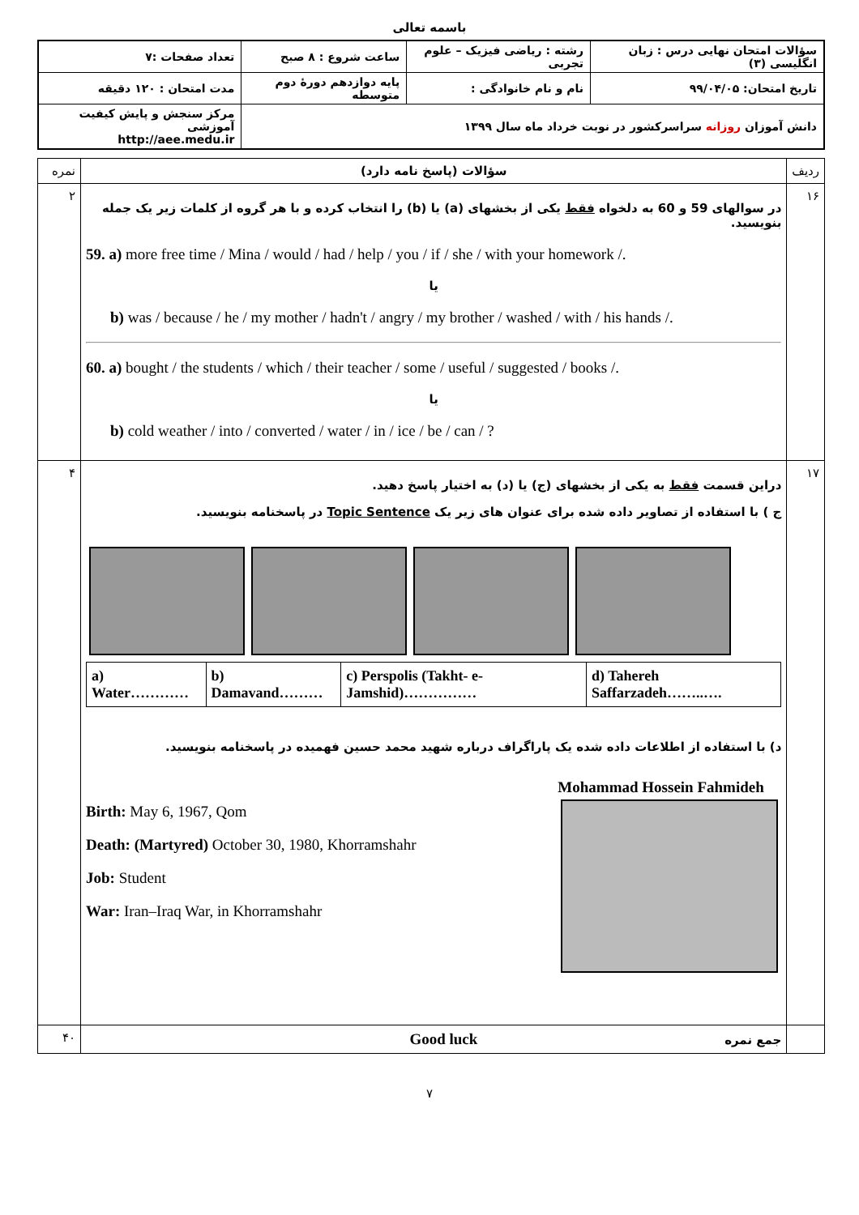باسمه تعالی
| سؤالات امتحان نهایی درس : زبان انگلیسی (۳) | رشته : ریاضی فیزیک – علوم تجربی | ساعت شروع : ۸ صبح | تعداد صفحات :۷ |
| تاریخ امتحان: ۹۹/۰۴/۰۵ | نام و نام خانوادگی : | پایه دوازدهم دورهٔ دوم متوسطه | مدت امتحان : ۱۲۰ دقیقه |
| دانش آموزان روزانه سراسرکشور در نوبت خرداد ماه سال ۱۳۹۹ | | | مرکز سنجش و پایش کیفیت آموزشی http://aee.medu.ir |
| ردیف | سؤالات (پاسخ نامه دارد) | نمره |
| ۱۶ | در سوالهای 59 و 60 به دلخواه فقط یکی از بخشهای (a) یا (b) را انتخاب کرده و با هر گروه از کلمات زیر یک جمله بنویسید. 59. a) more free time / Mina / would / had / help / you / if / she / with your homework /. یا b) was / because / he / my mother / hadn't / angry / my brother / washed / with / his hands /. 60. a) bought / the students / which / their teacher / some / useful / suggested / books /. یا b) cold weather / into / converted / water / in / ice / be / can / ? | ۲ |
| ۱۷ | دراین قسمت فقط به یکی از بخشهای (ج) یا (د) به اختیار پاسخ دهید. ج ) با استفاده از تصاویر داده شده برای عنوان های زیر یک Topic Sentence در پاسخنامه بنویسید. / a) Water………… / b) Damavand……… / c) Perspolis (Takht- e-Jamshid)…………… / d) Tahereh Saffarzadeh……..…. / د) با استفاده از اطلاعات داده شده یک پاراگراف درباره شهید محمد حسین فهمیده در پاسخنامه بنویسید. Birth: May 6, 1967, Qom Death: (Martyred) October 30, 1980, Khorramshahr Job: Student War: Iran–Iraq War, in Khorramshahr Mohammad Hossein Fahmideh | ۴ |
| | جمع نمره Good luck | ۴۰ |
۷